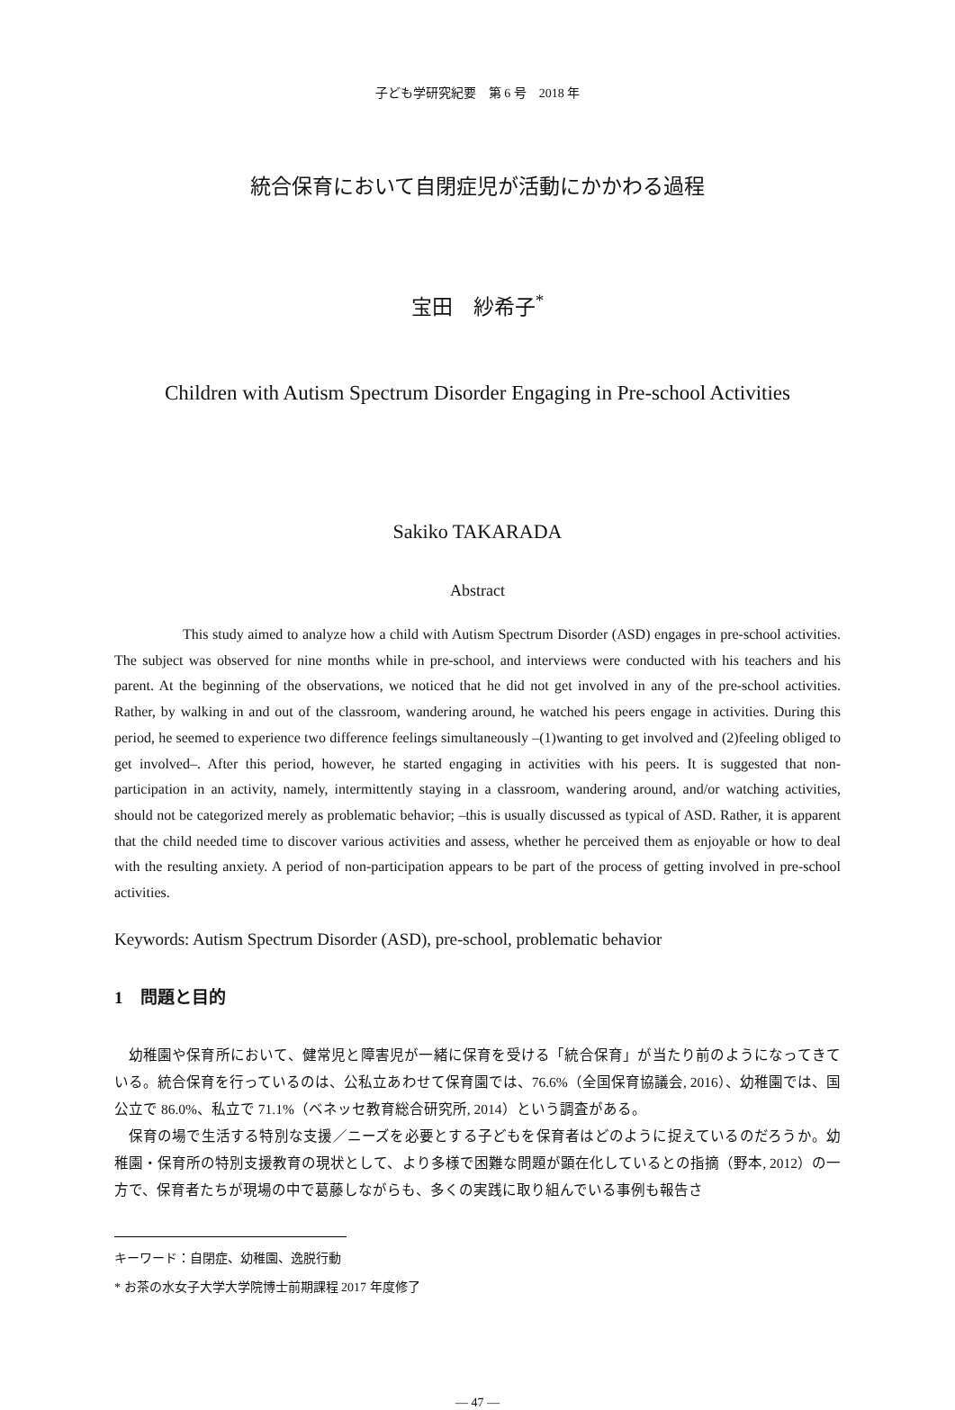子ども学研究紀要　第 6 号　2018 年
統合保育において自閉症児が活動にかかわる過程
宝田　紗希子<sup>*</sup>
Children with Autism Spectrum Disorder Engaging in Pre-school Activities
Sakiko TAKARADA
Abstract
This study aimed to analyze how a child with Autism Spectrum Disorder (ASD) engages in pre-school activities. The subject was observed for nine months while in pre-school, and interviews were conducted with his teachers and his parent. At the beginning of the observations, we noticed that he did not get involved in any of the pre-school activities. Rather, by walking in and out of the classroom, wandering around, he watched his peers engage in activities. During this period, he seemed to experience two difference feelings simultaneously –(1)wanting to get involved and (2)feeling obliged to get involved–. After this period, however, he started engaging in activities with his peers. It is suggested that non-participation in an activity, namely, intermittently staying in a classroom, wandering around, and/or watching activities, should not be categorized merely as problematic behavior; –this is usually discussed as typical of ASD. Rather, it is apparent that the child needed time to discover various activities and assess, whether he perceived them as enjoyable or how to deal with the resulting anxiety. A period of non-participation appears to be part of the process of getting involved in pre-school activities.
Keywords: Autism Spectrum Disorder (ASD), pre-school, problematic behavior
1　問題と目的
幼稚園や保育所において、健常児と障害児が一緒に保育を受ける「統合保育」が当たり前のようになってきている。統合保育を行っているのは、公私立あわせて保育園では、76.6%（全国保育協議会, 2016）、幼稚園では、国公立で 86.0%、私立で 71.1%（ベネッセ教育総合研究所, 2014）という調査がある。
保育の場で生活する特別な支援／ニーズを必要とする子どもを保育者はどのように捉えているのだろうか。幼稚園・保育所の特別支援教育の現状として、より多様で困難な問題が顕在化しているとの指摘（野本, 2012）の一方で、保育者たちが現場の中で葛藤しながらも、多くの実践に取り組んでいる事例も報告さ
キーワード：自閉症、幼稚園、逸脱行動
* お茶の水女子大学大学院博士前期課程 2017 年度修了
― 47 ―